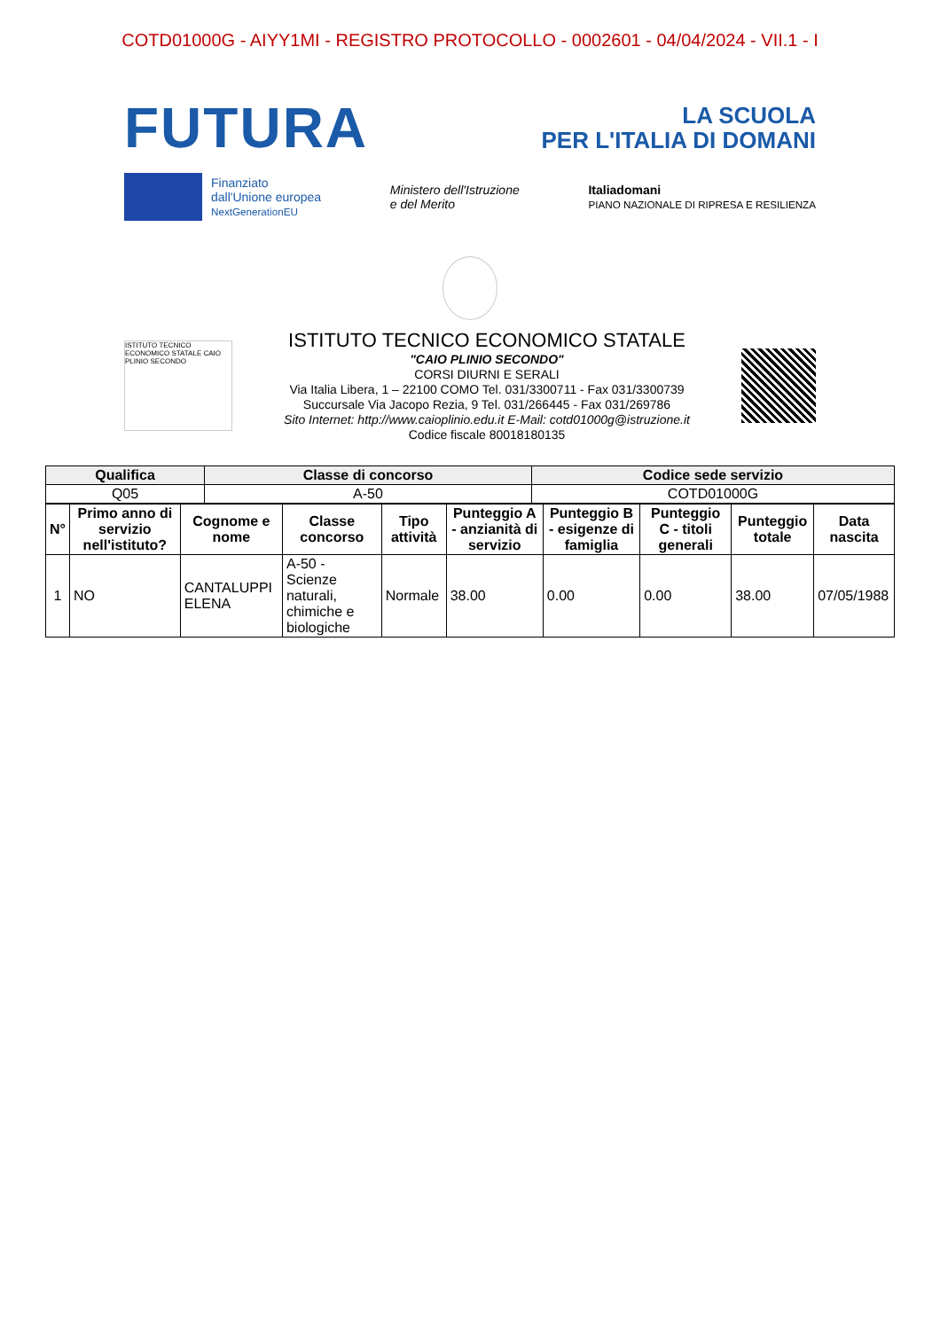COTD01000G - AIYY1MI - REGISTRO PROTOCOLLO - 0002601 - 04/04/2024 - VII.1 - I
FUTURA
LA SCUOLA
PER L'ITALIA DI DOMANI
Finanziato
dall'Unione europea
NextGenerationEU
Ministero dell'Istruzione
e del Merito
Italiadomani
PIANO NAZIONALE DI RIPRESA E RESILIENZA
ISTITUTO TECNICO ECONOMICO STATALE CAIO PLINIO SECONDO
ISTITUTO TECNICO ECONOMICO STATALE
"CAIO PLINIO SECONDO"
CORSI DIURNI E SERALI
Via Italia Libera, 1 – 22100 COMO Tel. 031/3300711 - Fax 031/3300739
Succursale Via Jacopo Rezia, 9 Tel. 031/266445 - Fax 031/269786
Sito Internet: http://www.caioplinio.edu.it E-Mail: cotd01000g@istruzione.it
Codice fiscale 80018180135
| Qualifica | Classe di concorso | Codice sede servizio |
| --- | --- | --- |
| Q05 | A-50 | COTD01000G |
| N° | Primo anno di servizio nell'istituto? | Cognome e nome | Classe concorso | Tipo attività | Punteggio A - anzianità di servizio | Punteggio B - esigenze di famiglia | Punteggio C - titoli generali | Punteggio totale | Data nascita |
| --- | --- | --- | --- | --- | --- | --- | --- | --- | --- |
| 1 | NO | CANTALUPPI ELENA | A-50 - Scienze naturali, chimiche e biologiche | Normale | 38.00 | 0.00 | 0.00 | 38.00 | 07/05/1988 |